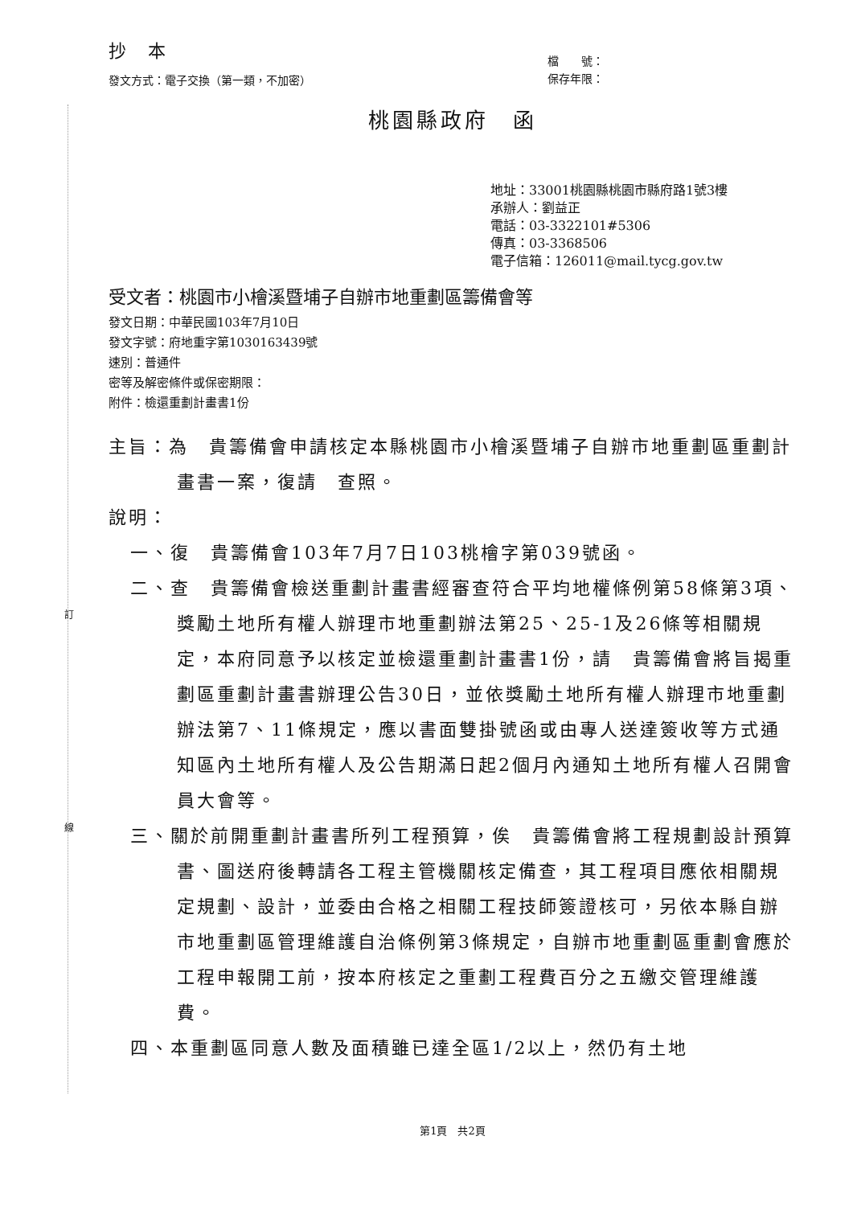訂
線
抄 本
發文方式：電子交換（第一類，不加密）
檔　　號：
保存年限：
桃園縣政府　函
地址：33001桃園縣桃園市縣府路1號3樓
承辦人：劉益正
電話：03-3322101#5306
傳真：03-3368506
電子信箱：126011@mail.tycg.gov.tw
受文者：桃園市小檜溪暨埔子自辦市地重劃區籌備會等
發文日期：中華民國103年7月10日
發文字號：府地重字第1030163439號
速別：普通件
密等及解密條件或保密期限：
附件：檢還重劃計畫書1份
主旨：為　貴籌備會申請核定本縣桃園市小檜溪暨埔子自辦市地重劃區重劃計畫書一案，復請　查照。
說明：
一、復　貴籌備會103年7月7日103桃檜字第039號函。
二、查　貴籌備會檢送重劃計畫書經審查符合平均地權條例第58條第3項、獎勵土地所有權人辦理市地重劃辦法第25、25-1及26條等相關規定，本府同意予以核定並檢還重劃計畫書1份，請　貴籌備會將旨揭重劃區重劃計畫書辦理公告30日，並依獎勵土地所有權人辦理市地重劃辦法第7、11條規定，應以書面雙掛號函或由專人送達簽收等方式通知區內土地所有權人及公告期滿日起2個月內通知土地所有權人召開會員大會等。
三、關於前開重劃計畫書所列工程預算，俟　貴籌備會將工程規劃設計預算書、圖送府後轉請各工程主管機關核定備查，其工程項目應依相關規定規劃、設計，並委由合格之相關工程技師簽證核可，另依本縣自辦市地重劃區管理維護自治條例第3條規定，自辦市地重劃區重劃會應於工程申報開工前，按本府核定之重劃工程費百分之五繳交管理維護費。
四、本重劃區同意人數及面積雖已達全區1/2以上，然仍有土地
第1頁　共2頁